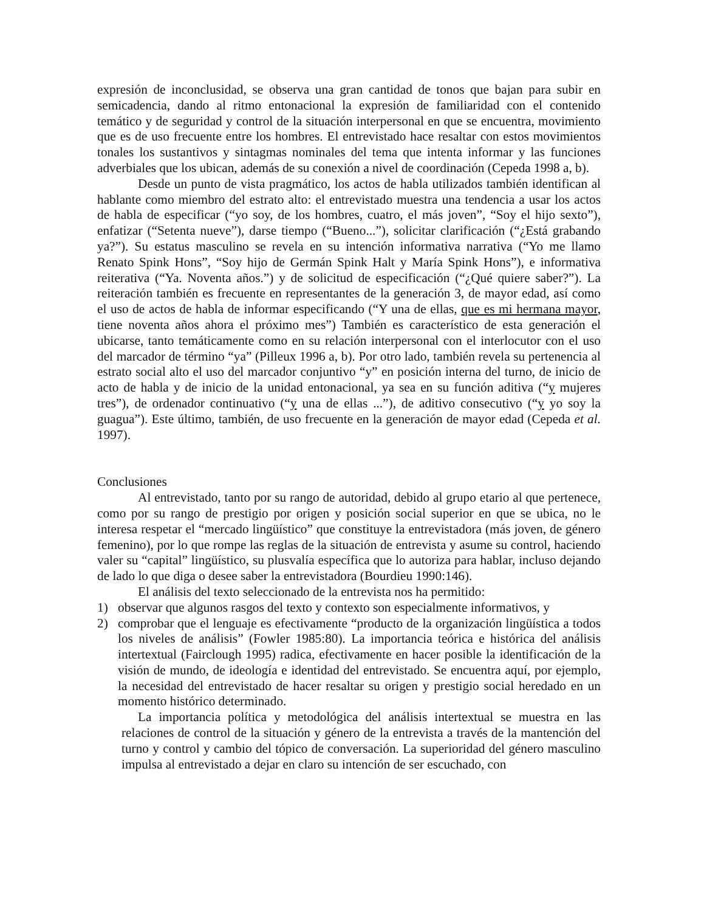expresión de inconclusidad, se observa una gran cantidad de tonos que bajan para subir en semicadencia, dando al ritmo entonacional la expresión de familiaridad con el contenido temático y de seguridad y control de la situación interpersonal en que se encuentra, movimiento que es de uso frecuente entre los hombres. El entrevistado hace resaltar con estos movimientos tonales los sustantivos y sintagmas nominales del tema que intenta informar y las funciones adverbiales que los ubican, además de su conexión a nivel de coordinación (Cepeda 1998 a, b).
Desde un punto de vista pragmático, los actos de habla utilizados también identifican al hablante como miembro del estrato alto: el entrevistado muestra una tendencia a usar los actos de habla de especificar (“yo soy, de los hombres, cuatro, el más joven”, “Soy el hijo sexto”), enfatizar (“Setenta nueve”), darse tiempo (“Bueno...”), solicitar clarificación (“¿Está grabando ya?”). Su estatus masculino se revela en su intención informativa narrativa (“Yo me llamo Renato Spink Hons”, “Soy hijo de Germán Spink Halt y María Spink Hons”), e informativa reiterativa (“Ya. Noventa años.”) y de solicitud de especificación (“¿Qué quiere saber?”). La reiteración también es frecuente en representantes de la generación 3, de mayor edad, así como el uso de actos de habla de informar especificando (“Y una de ellas, que es mi hermana mayor, tiene noventa años ahora el próximo mes”) También es característico de esta generación el ubicarse, tanto temáticamente como en su relación interpersonal con el interlocutor con el uso del marcador de término “ya” (Pilleux 1996 a, b). Por otro lado, también revela su pertenencia al estrato social alto el uso del marcador conjuntivo “y” en posición interna del turno, de inicio de acto de habla y de inicio de la unidad entonacional, ya sea en su función aditiva (“y mujeres tres”), de ordenador continuativo (“y una de ellas ...”), de aditivo consecutivo (“y yo soy la guagua”). Este último, también, de uso frecuente en la generación de mayor edad (Cepeda et al. 1997).
Conclusiones
Al entrevistado, tanto por su rango de autoridad, debido al grupo etario al que pertenece, como por su rango de prestigio por origen y posición social superior en que se ubica, no le interesa respetar el “mercado lingüístico” que constituye la entrevistadora (más joven, de género femenino), por lo que rompe las reglas de la situación de entrevista y asume su control, haciendo valer su “capital” lingüístico, su plusvalía específica que lo autoriza para hablar, incluso dejando de lado lo que diga o desee saber la entrevistadora (Bourdieu 1990:146).
El análisis del texto seleccionado de la entrevista nos ha permitido:
1) observar que algunos rasgos del texto y contexto son especialmente informativos, y
2) comprobar que el lenguaje es efectivamente “producto de la organización lingüística a todos los niveles de análisis” (Fowler 1985:80). La importancia teórica e histórica del análisis intertextual (Fairclough 1995) radica, efectivamente en hacer posible la identificación de la visión de mundo, de ideología e identidad del entrevistado. Se encuentra aquí, por ejemplo, la necesidad del entrevistado de hacer resaltar su origen y prestigio social heredado en un momento histórico determinado.
La importancia política y metodológica del análisis intertextual se muestra en las relaciones de control de la situación y género de la entrevista a través de la mantención del turno y control y cambio del tópico de conversación. La superioridad del género masculino impulsa al entrevistado a dejar en claro su intención de ser escuchado, con